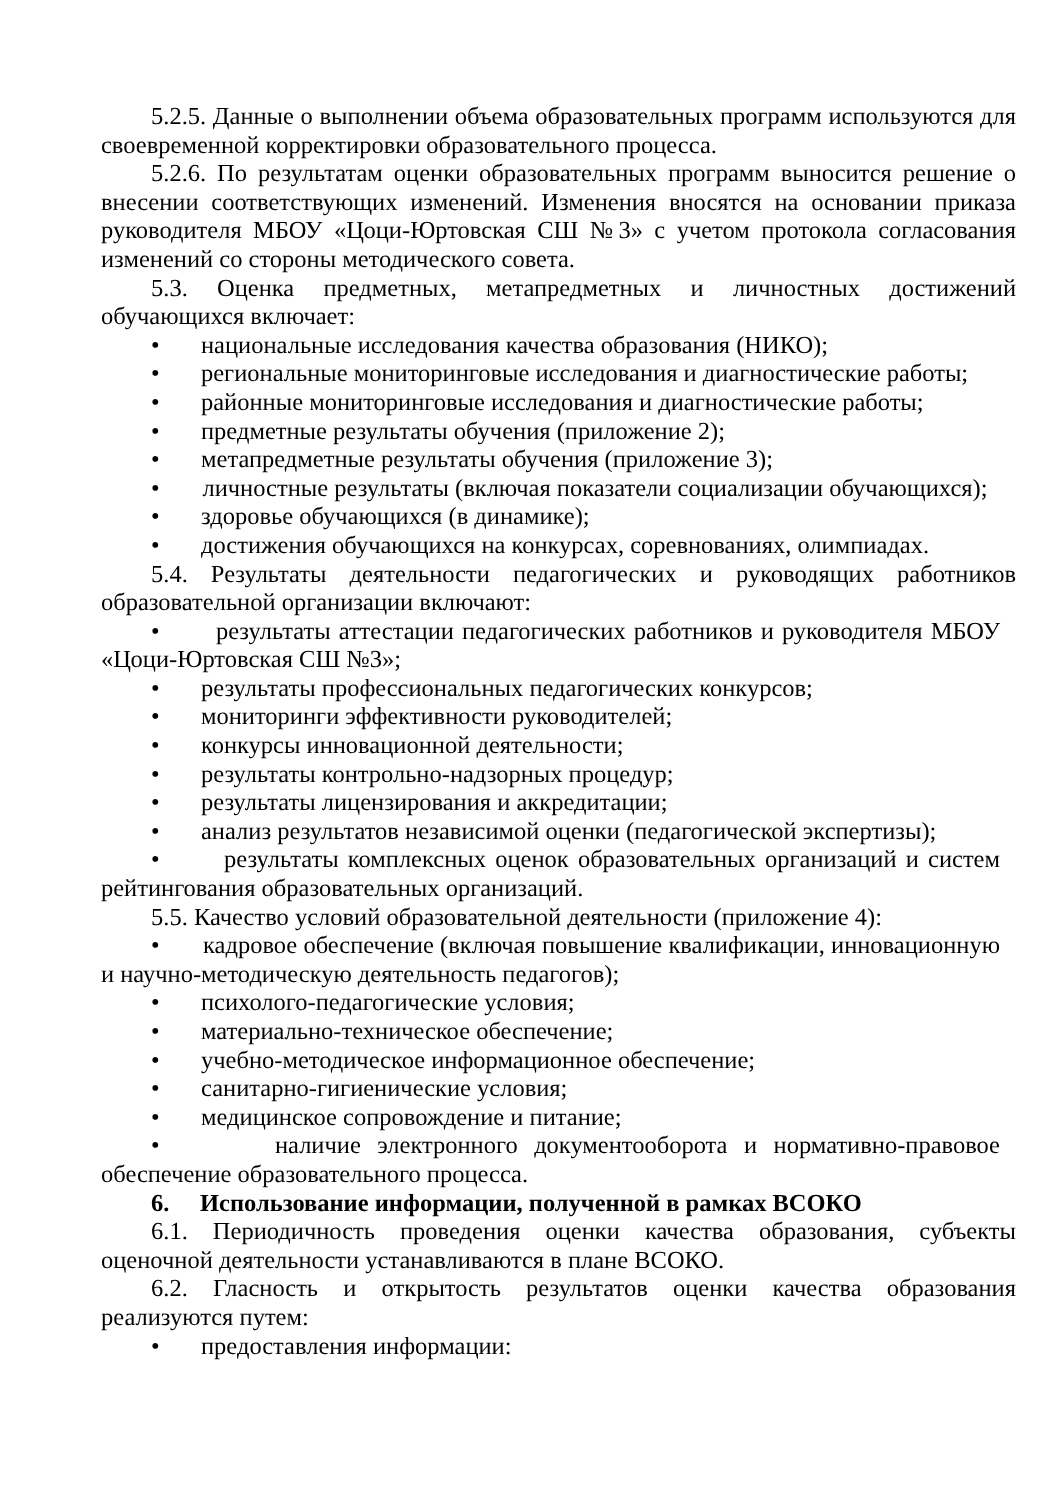5.2.5. Данные о выполнении объема образовательных программ используются для своевременной корректировки образовательного процесса.
5.2.6. По результатам оценки образовательных программ выносится решение о внесении соответствующих изменений. Изменения вносятся на основании приказа руководителя МБОУ «Цоци-Юртовская СШ №3» с учетом протокола согласования изменений со стороны методического совета.
5.3. Оценка предметных, метапредметных и личностных достижений обучающихся включает:
• национальные исследования качества образования (НИКО);
• региональные мониторинговые исследования и диагностические работы;
• районные мониторинговые исследования и диагностические работы;
• предметные результаты обучения (приложение 2);
• метапредметные результаты обучения (приложение 3);
• личностные результаты (включая показатели социализации обучающихся);
• здоровье обучающихся (в динамике);
• достижения обучающихся на конкурсах, соревнованиях, олимпиадах.
5.4. Результаты деятельности педагогических и руководящих работников образовательной организации включают:
• результаты аттестации педагогических работников и руководителя МБОУ «Цоци-Юртовская СШ №3»;
• результаты профессиональных педагогических конкурсов;
• мониторинги эффективности руководителей;
• конкурсы инновационной деятельности;
• результаты контрольно-надзорных процедур;
• результаты лицензирования и аккредитации;
• анализ результатов независимой оценки (педагогической экспертизы);
• результаты комплексных оценок образовательных организаций и систем рейтингования образовательных организаций.
5.5. Качество условий образовательной деятельности (приложение 4):
• кадровое обеспечение (включая повышение квалификации, инновационную и научно-методическую деятельность педагогов);
• психолого-педагогические условия;
• материально-техническое обеспечение;
• учебно-методическое информационное обеспечение;
• санитарно-гигиенические условия;
• медицинское сопровождение и питание;
• наличие электронного документооборота и нормативно-правовое обеспечение образовательного процесса.
6. Использование информации, полученной в рамках ВСОКО
6.1. Периодичность проведения оценки качества образования, субъекты оценочной деятельности устанавливаются в плане ВСОКО.
6.2. Гласность и открытость результатов оценки качества образования реализуются путем:
• предоставления информации: